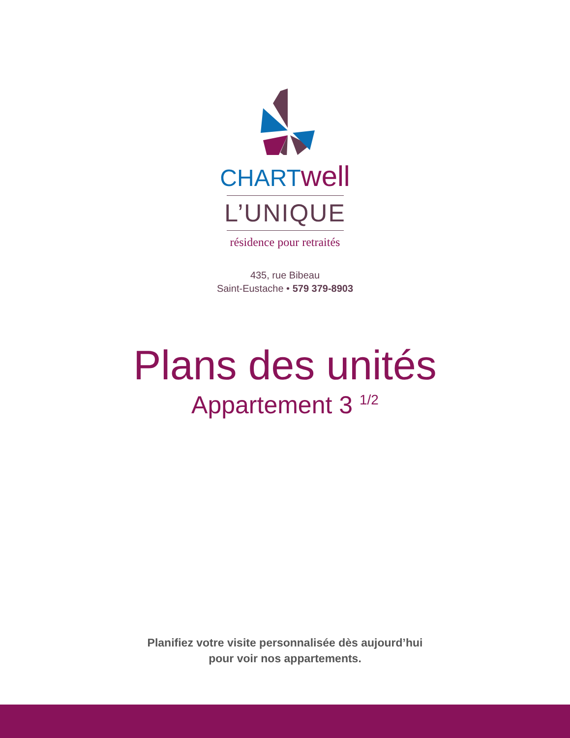CHARTwell
L’UNIQUE
résidence pour retraités
435, rue Bibeau
Saint-Eustache • 579 379-8903
Plans des unités
Appartement 3 <sup>1/2</sup>
Planifiez votre visite personnalisée dès aujourd’hui
pour voir nos appartements.